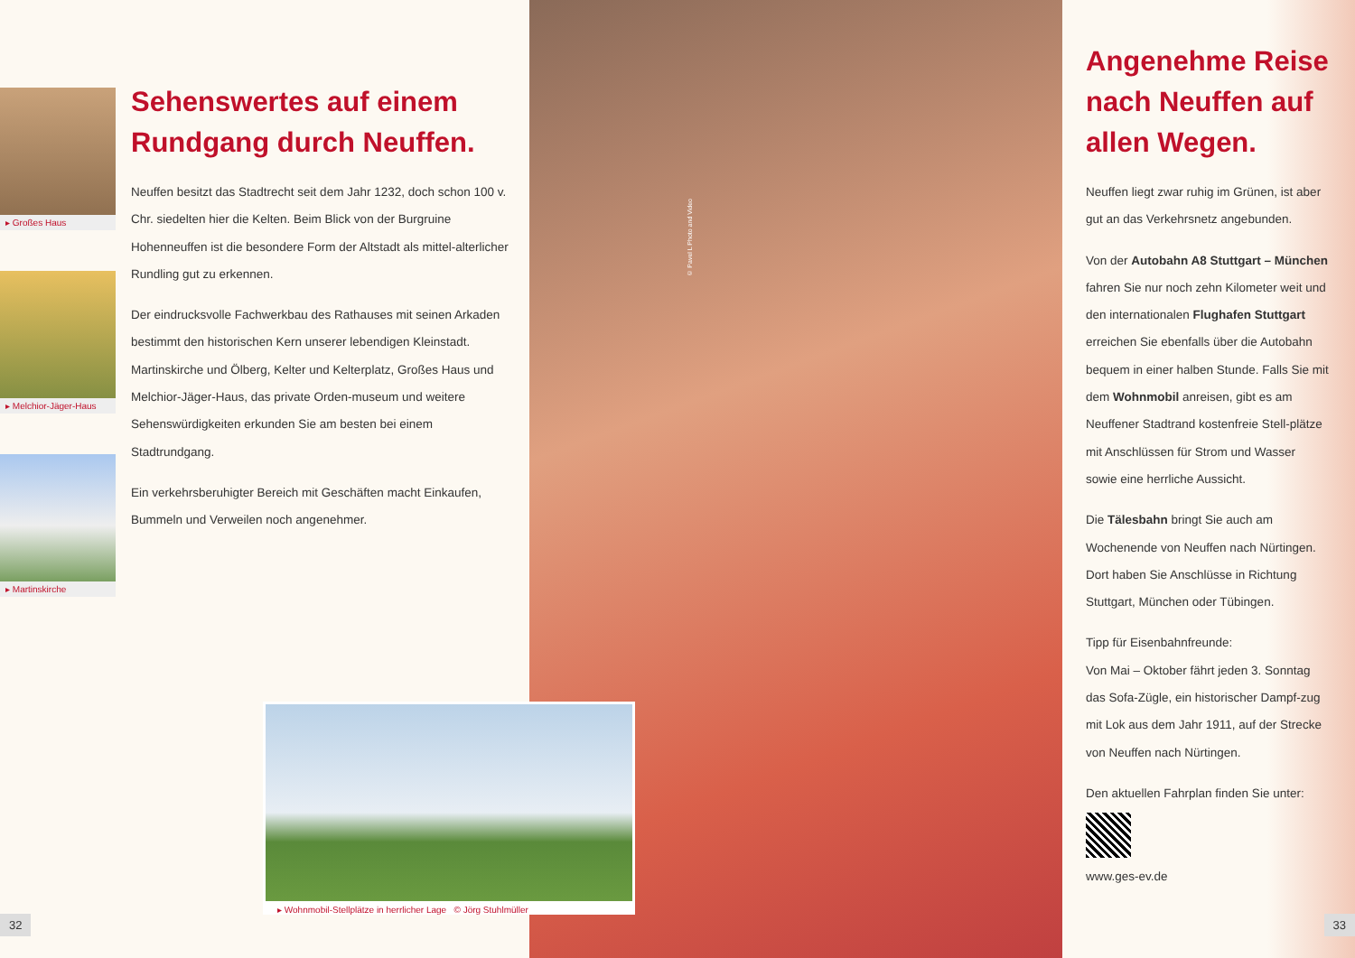▸ Großes Haus
▸ Melchior-Jäger-Haus
▸ Martinskirche
Sehenswertes auf einem Rundgang durch Neuffen.
Neuffen besitzt das Stadtrecht seit dem Jahr 1232, doch schon 100 v. Chr. siedelten hier die Kelten. Beim Blick von der Burgruine Hohenneuffen ist die besondere Form der Altstadt als mittel-alterlicher Rundling gut zu erkennen.
Der eindrucksvolle Fachwerkbau des Rathauses mit seinen Arkaden bestimmt den historischen Kern unserer lebendigen Kleinstadt. Martinskirche und Ölberg, Kelter und Kelterplatz, Großes Haus und Melchior-Jäger-Haus, das private Orden-museum und weitere Sehenswürdigkeiten erkunden Sie am besten bei einem Stadtrundgang.
Ein verkehrsberuhigter Bereich mit Geschäften macht Einkaufen, Bummeln und Verweilen noch angenehmer.
32
© Pavel L Photo and Video
▸ Wohnmobil-Stellplätze in herrlicher Lage © Jörg Stuhlmüller
Angenehme Reise nach Neuffen auf allen Wegen.
Neuffen liegt zwar ruhig im Grünen, ist aber gut an das Verkehrsnetz angebunden.
Von der Autobahn A8 Stuttgart – München fahren Sie nur noch zehn Kilometer weit und den internationalen Flughafen Stuttgart erreichen Sie ebenfalls über die Autobahn bequem in einer halben Stunde. Falls Sie mit dem Wohnmobil anreisen, gibt es am Neuffener Stadtrand kostenfreie Stell-plätze mit Anschlüssen für Strom und Wasser sowie eine herrliche Aussicht.
Die Tälesbahn bringt Sie auch am Wochenende von Neuffen nach Nürtingen. Dort haben Sie Anschlüsse in Richtung Stuttgart, München oder Tübingen.
Tipp für Eisenbahnfreunde:
Von Mai – Oktober fährt jeden 3. Sonntag das Sofa-Zügle, ein historischer Dampf-zug mit Lok aus dem Jahr 1911, auf der Strecke von Neuffen nach Nürtingen.
Den aktuellen Fahrplan finden Sie unter:
www.ges-ev.de
33